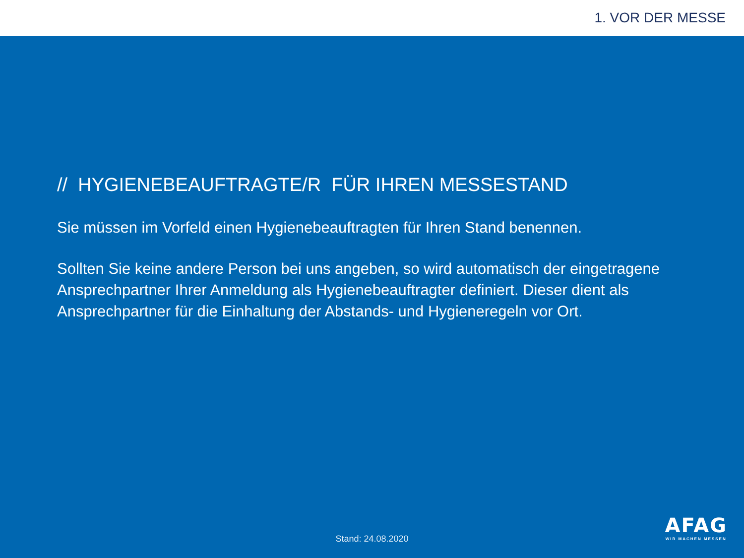1. VOR DER MESSE
// HYGIENEBEAUFTRAGTE/R FÜR IHREN MESSESTAND
Sie müssen im Vorfeld einen Hygienebeauftragten für Ihren Stand benennen.
Sollten Sie keine andere Person bei uns angeben, so wird automatisch der eingetragene Ansprechpartner Ihrer Anmeldung als Hygienebeauftragter definiert. Dieser dient als Ansprechpartner für die Einhaltung der Abstands- und Hygieneregeln vor Ort.
Stand: 24.08.2020 AFAG
WIR MACHEN MESSEN